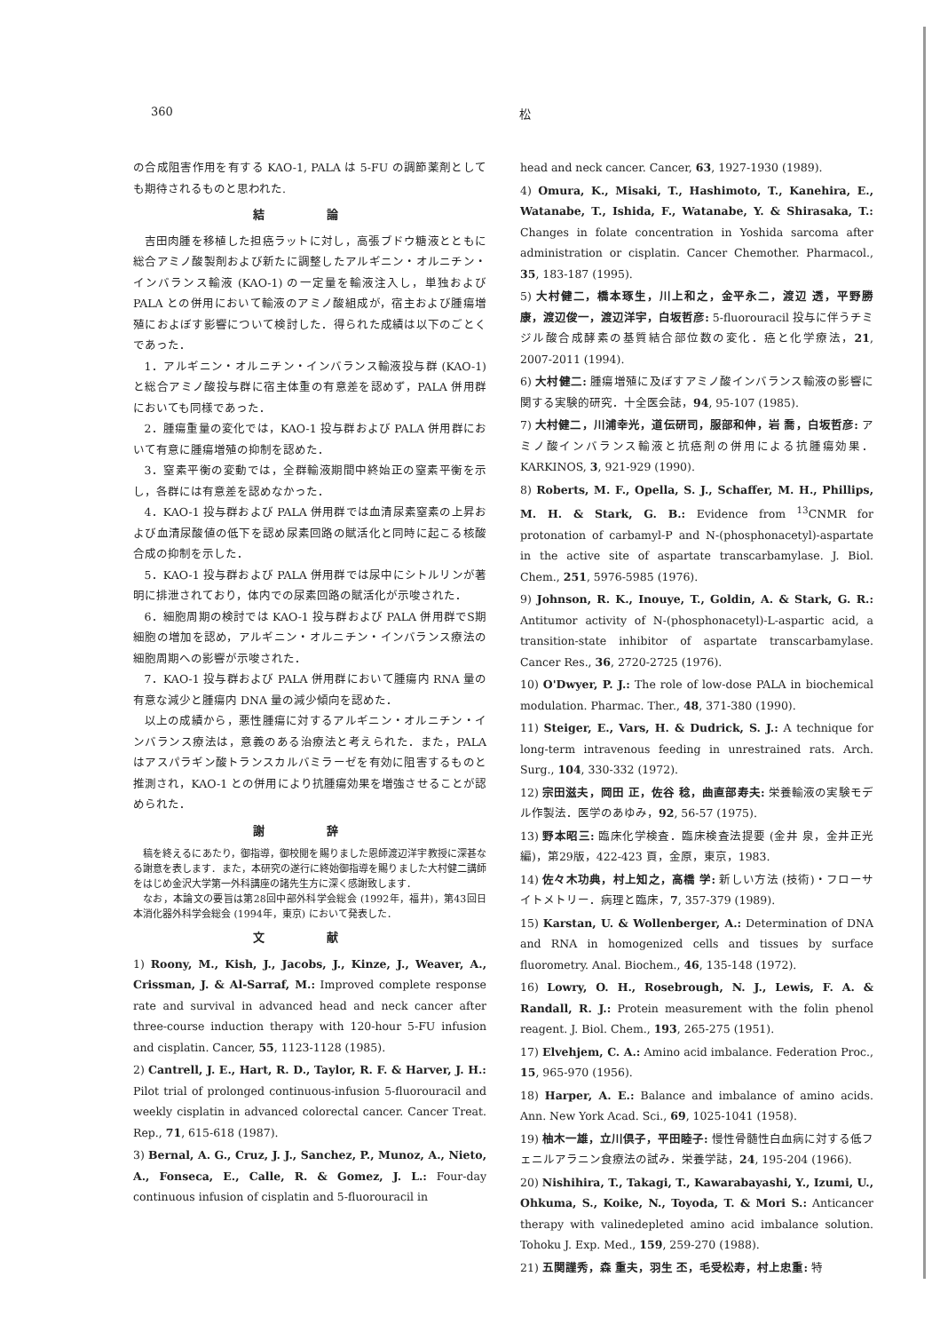360 松
の合成阻害作用を有する KAO-1, PALA は 5-FU の調節薬剤としても期待されるものと思われた.
結 論
吉田肉腫を移植した担癌ラットに対し，高張ブドウ糖液とともに総合アミノ酸製剤および新たに調整したアルギニン・オルニチン・インバランス輸液 (KAO-1) の一定量を輸液注入し，単独および PALA との併用において輸液のアミノ酸組成が，宿主および腫瘍増殖におよぼす影響について検討した．得られた成績は以下のごとくであった．
1．アルギニン・オルニチン・インバランス輸液投与群 (KAO-1) と総合アミノ酸投与群に宿主体重の有意差を認めず，PALA 併用群においても同様であった．
2．腫瘍重量の変化では，KAO-1 投与群および PALA 併用群において有意に腫瘍増殖の抑制を認めた．
3．窒素平衡の変動では，全群輸液期間中終始正の窒素平衡を示し，各群には有意差を認めなかった．
4．KAO-1 投与群および PALA 併用群では血清尿素窒素の上昇および血清尿酸値の低下を認め尿素回路の賦活化と同時に起こる核酸合成の抑制を示した．
5．KAO-1 投与群および PALA 併用群では尿中にシトルリンが著明に排泄されており，体内での尿素回路の賦活化が示唆された．
6．細胞周期の検討では KAO-1 投与群および PALA 併用群でS期細胞の増加を認め，アルギニン・オルニチン・インバランス療法の細胞周期への影響が示唆された．
7．KAO-1 投与群および PALA 併用群において腫瘍内 RNA 量の有意な減少と腫瘍内 DNA 量の減少傾向を認めた．
以上の成績から，悪性腫瘍に対するアルギニン・オルニチン・インバランス療法は，意義のある治療法と考えられた．また，PALA はアスパラギン酸トランスカルバミラーゼを有効に阻害するものと推測され，KAO-1 との併用により抗腫瘍効果を増強させることが認められた．
謝 辞
稿を終えるにあたり，御指導，御校閲を賜りました恩師渡辺洋宇教授に深甚なる謝意を表します．また，本研究の遂行に終始御指導を賜りました大村健二講師をはじめ金沢大学第一外科講座の諸先生方に深く感謝致します．
なお，本論文の要旨は第28回中部外科学会総会 (1992年，福井)，第43回日本消化器外科学会総会 (1994年，東京) において発表した．
文 献
1) Roony, M., Kish, J., Jacobs, J., Kinze, J., Weaver, A., Crissman, J. & Al-Sarraf, M.: Improved complete response rate and survival in advanced head and neck cancer after three-course induction therapy with 120-hour 5-FU infusion and cisplatin. Cancer, 55, 1123-1128 (1985).
2) Cantrell, J. E., Hart, R. D., Taylor, R. F. & Harver, J. H.: Pilot trial of prolonged continuous-infusion 5-fluorouracil and weekly cisplatin in advanced colorectal cancer. Cancer Treat. Rep., 71, 615-618 (1987).
3) Bernal, A. G., Cruz, J. J., Sanchez, P., Munoz, A., Nieto, A., Fonseca, E., Calle, R. & Gomez, J. L.: Four-day continuous infusion of cisplatin and 5-fluorouracil in
head and neck cancer. Cancer, 63, 1927-1930 (1989).
4) Omura, K., Misaki, T., Hashimoto, T., Kanehira, E., Watanabe, T., Ishida, F., Watanabe, Y. & Shirasaka, T.: Changes in folate concentration in Yoshida sarcoma after administration or cisplatin. Cancer Chemother. Pharmacol., 35, 183-187 (1995).
5) 大村健二，橋本琢生，川上和之，金平永二，渡辺 透，平野勝康，渡辺俊一，渡辺洋宇，白坂哲彦: 5-fluorouracil 投与に伴うチミジル酸合成酵素の基質結合部位数の変化．癌と化学療法，21, 2007-2011 (1994).
6) 大村健二: 腫瘍増殖に及ぼすアミノ酸インバランス輸液の影響に関する実験的研究．十全医会誌，94, 95-107 (1985).
7) 大村健二，川浦幸光，道伝研司，服部和伸，岩 喬，白坂哲彦: アミノ酸インバランス輸液と抗癌剤の併用による抗腫瘍効果．KARKINOS, 3, 921-929 (1990).
8) Roberts, M. F., Opella, S. J., Schaffer, M. H., Phillips, M. H. & Stark, G. B.: Evidence from <sup>13</sup>CNMR for protonation of carbamyl-P and N-(phosphonacetyl)-aspartate in the active site of aspartate transcarbamylase. J. Biol. Chem., 251, 5976-5985 (1976).
9) Johnson, R. K., Inouye, T., Goldin, A. & Stark, G. R.: Antitumor activity of N-(phosphonacetyl)-L-aspartic acid, a transition-state inhibitor of aspartate transcarbamylase. Cancer Res., 36, 2720-2725 (1976).
10) O'Dwyer, P. J.: The role of low-dose PALA in biochemical modulation. Pharmac. Ther., 48, 371-380 (1990).
11) Steiger, E., Vars, H. & Dudrick, S. J.: A technique for long-term intravenous feeding in unrestrained rats. Arch. Surg., 104, 330-332 (1972).
12) 宗田滋夫，岡田 正，佐谷 稔，曲直部寿夫: 栄養輸液の実験モデル作製法．医学のあゆみ，92, 56-57 (1975).
13) 野本昭三: 臨床化学検査．臨床検査法提要 (金井 泉，金井正光編)，第29版，422-423 頁，金原，東京，1983.
14) 佐々木功典，村上知之，高橋 学: 新しい方法 (技術)・フローサイトメトリー．病理と臨床，7, 357-379 (1989).
15) Karstan, U. & Wollenberger, A.: Determination of DNA and RNA in homogenized cells and tissues by surface fluorometry. Anal. Biochem., 46, 135-148 (1972).
16) Lowry, O. H., Rosebrough, N. J., Lewis, F. A. & Randall, R. J.: Protein measurement with the folin phenol reagent. J. Biol. Chem., 193, 265-275 (1951).
17) Elvehjem, C. A.: Amino acid imbalance. Federation Proc., 15, 965-970 (1956).
18) Harper, A. E.: Balance and imbalance of amino acids. Ann. New York Acad. Sci., 69, 1025-1041 (1958).
19) 柚木一雄，立川倶子，平田睦子: 慢性骨髄性白血病に対する低フェニルアラニン食療法の試み．栄養学誌，24, 195-204 (1966).
20) Nishihira, T., Takagi, T., Kawarabayashi, Y., Izumi, U., Ohkuma, S., Koike, N., Toyoda, T. & Mori S.: Anticancer therapy with valinedepleted amino acid imbalance solution. Tohoku J. Exp. Med., 159, 259-270 (1988).
21) 五関謹秀，森 重夫，羽生 丕，毛受松寿，村上忠重: 特